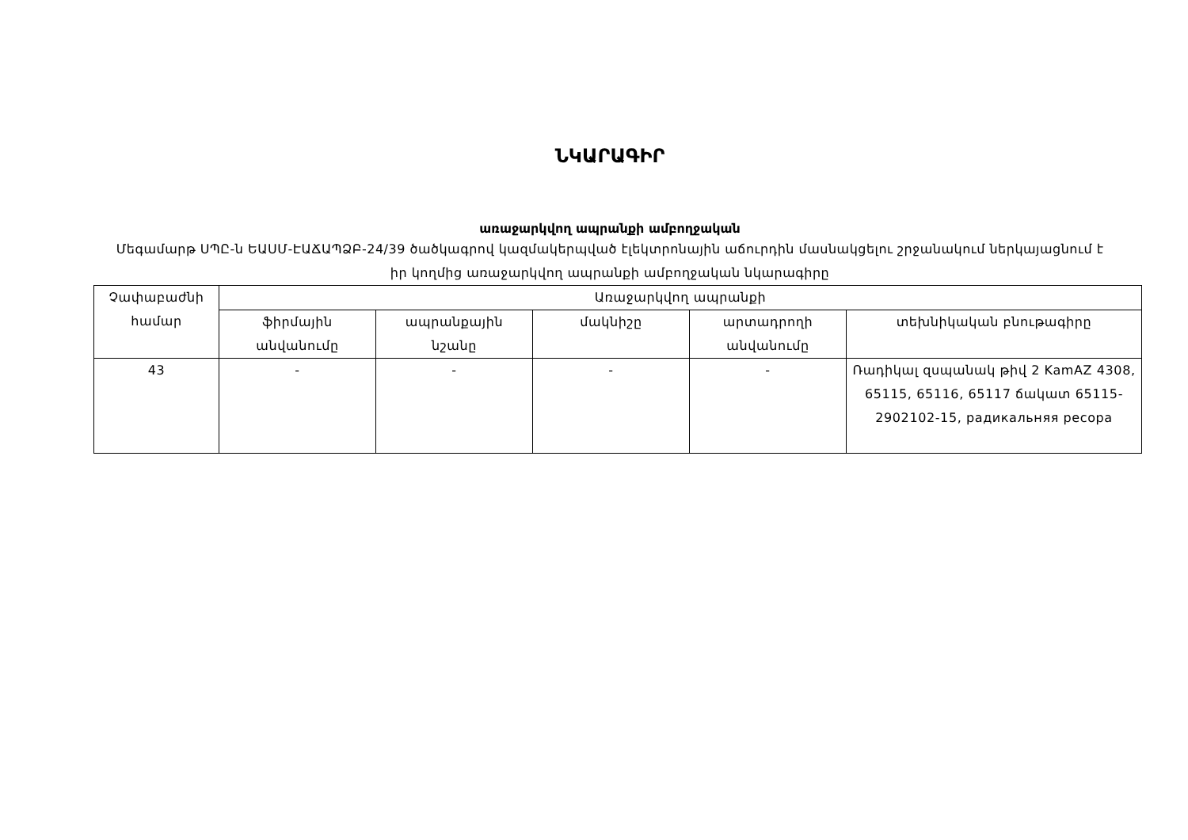ՆԿԱՐԱԳԻՐ
առաջարկվող ապրանքի ամբողջական
Մեգամարթ ՍՊԸ-ն ԵԱՍՄ-ԷԱՃԱՊՁԲ-24/39 ծածկագրով կազմակերպված էլեկտրոնային աճուրդին մասնակցելու շրջանակում ներկայացնում է իր կողմից առաջարկվող ապրանքի ամբողջական նկարագիրը
| Չափաբաժնի համար | Առաջարկվող ապրանքի | | | | |
| --- | --- | --- | --- | --- | --- |
| | ֆիրմային անվանումը | ապրանքային նշանը | մակնիշը | արտադրողի անվանումը | տեխնիկական բնութագիրը |
| 43 | - | - | - | - | Ռադիկալ զսպանակ թիվ 2 KamAZ 4308, 65115, 65116, 65117 ճակատ 65115-2902102-15, радикальняя ресора |